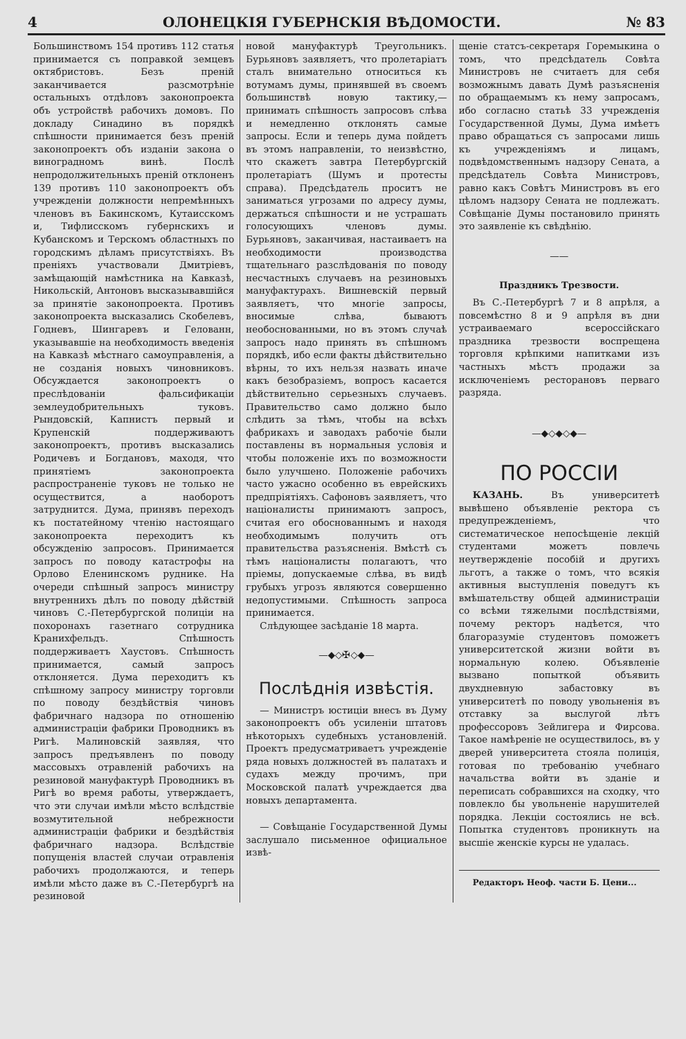4 ОЛОНЕЦКІЯ ГУБЕРНСКІЯ ВѢДОМОСТИ. № 83
Большинствомъ 154 противъ 112 статья принимается съ поправкой земцевъ октябристовъ. Безъ преній заканчивается разсмотрѣніе остальныхъ отдѣловъ законопроекта объ устройствѣ рабочихъ домовъ. По докладу Синадино въ порядкѣ спѣшности принимается безъ преній законопроектъ объ изданіи закона о виноградномъ винѣ. Послѣ непродолжительныхъ преній отклоненъ 139 противъ 110 законопроектъ объ учрежденіи должности непремѣнныхъ членовъ въ Бакинскомъ, Кутаисскомъ и, Тифлисскомъ губернскихъ и Кубанскомъ и Терскомъ областныхъ по городскимъ дѣламъ присутствіяхъ. Въ преніяхъ участвовали Дмитріевъ, замѣщающій намѣстника на Кавказѣ, Никольскій, Антоновъ высказывавшійся за принятіе законопроекта. Противъ законопроекта высказались Скобелевъ, Годневъ, Шингаревъ и Гелованн, указывавшіе на необходимость введенія на Кавказѣ мѣстнаго самоуправленія, а не созданія новыхъ чиновниковъ. Обсуждается законопроектъ о преслѣдованіи фальсификаціи землеудобрительныхъ туковъ. Рындовскій, Капнистъ первый и Крупенскій поддерживаютъ законопроектъ, противъ высказались Родичевъ и Богдановъ, маходя, что принятіемъ законопроекта распространеніе туковъ не только не осуществится, а наоборотъ затруднится. Дума, принявъ переходъ къ постатейному чтенію настоящаго законопроекта переходитъ къ обсужденію запросовъ. Принимается запросъ по поводу катастрофы на Орлово Еленинскомъ руднике. На очереди спѣшный запросъ министру внутреннихъ дѣлъ по поводу дѣйствій чиновъ С.-Петербургской полиціи на похоронахъ газетнаго сотрудника Кранихфельдъ. Спѣшность поддерживаетъ Хаустовъ. Спѣшность принимается, самый запросъ отклоняется. Дума переходитъ къ спѣшному запросу министру торговли по поводу бездѣйствія чиновъ фабричнаго надзора по отношенію администраціи фабрики Проводникъ въ Ригѣ. Малиновскій заявляя, что запросъ предъявленъ по поводу массовыхъ отравленій рабочихъ на резиновой мануфактурѣ Проводникъ въ Ригѣ во время работы, утверждаетъ, что эти случаи имѣли мѣсто вслѣдствіе возмутительной небрежности администраціи фабрики и бездѣйствія фабричнаго надзора. Вслѣдствіе попущенія властей случаи отравленія рабочихъ продолжаются, и теперь имѣли мѣсто даже въ С.-Петербургѣ на резиновой
новой мануфактурѣ Треугольникъ. Бурьяновъ заявляетъ, что пролетаріатъ сталъ внимательно относиться къ вотумамъ думы, принявшей въ своемъ большинствѣ новую тактику,—принимать спѣшность запросовъ слѣва и немедленно отклонять самые запросы. Если и теперь дума пойдетъ въ этомъ направленіи, то неизвѣстно, что скажетъ завтра Петербургскій пролетаріатъ (Шумъ и протесты справа). Предсѣдатель проситъ не заниматься угрозами по адресу думы, держаться спѣшности и не устрашать голосующихъ членовъ думы. Бурьяновъ, заканчивая, настаиваетъ на необходимости производства тщательнаго разслѣдованія по поводу несчастныхъ случаевъ на резиновыхъ мануфактурахъ. Вишневскій первый заявляетъ, что многіе запросы, вносимые слѣва, бываютъ необоснованными, но въ этомъ случаѣ запросъ надо принять въ спѣшномъ порядкѣ, ибо если факты дѣйствительно вѣрны, то ихъ нельзя назвать иначе какъ безобразіемъ, вопросъ касается дѣйствительно серьезныхъ случаевъ. Правительство само должно было слѣдить за тѣмъ, чтобы на всѣхъ фабрикахъ и заводахъ рабочіе были поставлены въ нормальныя условія и чтобы положеніе ихъ по возможности было улучшено. Положеніе рабочихъ часто ужасно особенно въ еврейскихъ предпріятіяхъ. Сафоновъ заявляетъ, что націоналисты принимаютъ запросъ, считая его обоснованнымъ и находя необходимымъ получить отъ правительства разъясненія. Вмѣстѣ съ тѣмъ націоналисты полагаютъ, что пріемы, допускаемые слѣва, въ видѣ грубыхъ угрозъ являются совершенно недопустимыми. Спѣшность запроса принимается.
Слѣдующее засѣданіе 18 марта.
—◆◇✠◇◆—
Послѣднія извѣстія.
— Министръ юстиціи внесъ въ Думу законопроектъ объ усиленіи штатовъ нѣкоторыхъ судебныхъ установленій. Проектъ предусматриваетъ учрежденіе ряда новыхъ должностей въ палатахъ и судахъ между прочимъ, при Московской палатѣ учреждается два новыхъ департамента.
— Совѣщаніе Государственной Думы заслушало письменное официальное извѣ-
щеніе статсъ-секретаря Горемыкина о томъ, что предсѣдатель Совѣта Министровъ не считаетъ для себя возможнымъ давать Думѣ разъясненія по обращаемымъ къ нему запросамъ, ибо согласно статьѣ 33 учрежденія Государственной Думы, Дума имѣетъ право обращаться съ запросами лишь къ учрежденіямъ и лицамъ, подвѣдомственнымъ надзору Сената, а предсѣдатель Совѣта Министровъ, равно какъ Совѣтъ Министровъ въ его цѣломъ надзору Сената не подлежатъ. Совѣщаніе Думы постановило принять это заявленіе къ свѣдѣнію.
——
Праздникъ Трезвости.
Въ С.-Петербургѣ 7 и 8 апрѣля, а повсемѣстно 8 и 9 апрѣля въ дни устраиваемаго всероссійскаго праздника трезвости воспрещена торговля крѣпкими напитками изъ частныхъ мѣстъ продажи за исключеніемъ ресторановъ перваго разряда.
—◆◇◆◇◆—
ПО РОССІИ
КАЗАНЬ. Въ университетѣ вывѣшено объявленіе ректора съ предупрежденіемъ, что систематическое непосѣщеніе лекцій студентами можетъ повлечь неутвержденіе пособій и другихъ льготъ, а также о томъ, что всякія активныя выступленія поведутъ къ вмѣшательству общей администраціи со всѣми тяжелыми послѣдствіями, почему ректоръ надѣется, что благоразуміе студентовъ поможетъ университетской жизни войти въ нормальную колею. Объявленіе вызвано попыткой объявить двухдневную забастовку въ университетѣ по поводу увольненія въ отставку за выслугой лѣтъ профессоровъ Зейлигера и Фирсова. Такое намѣреніе не осуществилось, въ у дверей университета стояла полиція, готовая по требованію учебнаго начальства войти въ зданіе и переписать собравшихся на сходку, что повлекло бы увольненіе нарушителей порядка. Лекціи состоялись не всѣ. Попытка студентовъ проникнуть на высшіе женскіе курсы не удалась.
Редакторъ Неоф. части Б. Цени...